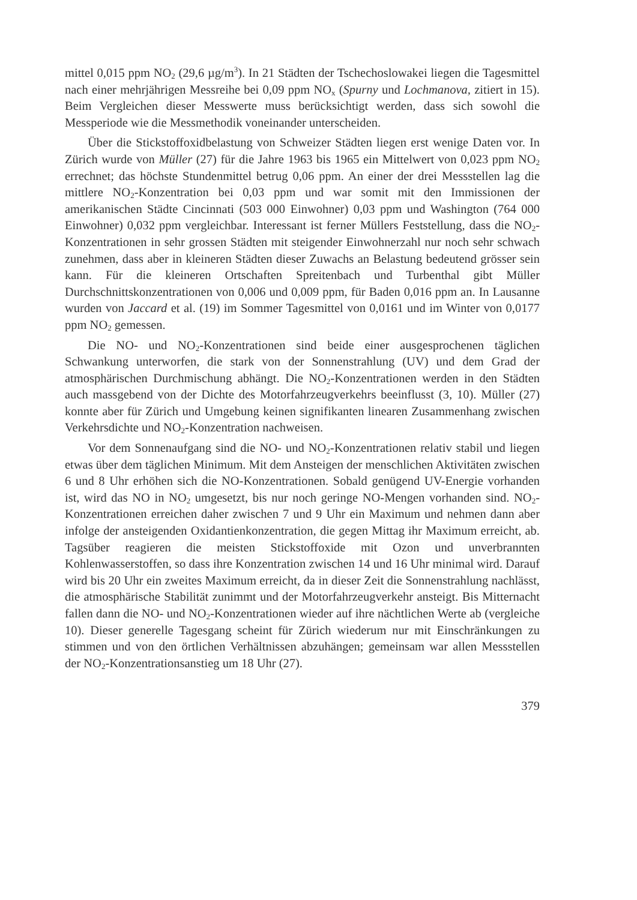mittel 0,015 ppm NO<sub>2</sub> (29,6 µg/m<sup>3</sup>). In 21 Städten der Tschechoslowakei liegen die Tagesmittel nach einer mehrjährigen Messreihe bei 0,09 ppm NO<sub>x</sub> (Spurny und Lochmanova, zitiert in 15). Beim Vergleichen dieser Messwerte muss berücksichtigt werden, dass sich sowohl die Messperiode wie die Messmethodik voneinander unterscheiden.
Über die Stickstoffoxidbelastung von Schweizer Städten liegen erst wenige Daten vor. In Zürich wurde von Müller (27) für die Jahre 1963 bis 1965 ein Mittelwert von 0,023 ppm NO<sub>2</sub> errechnet; das höchste Stundenmittel betrug 0,06 ppm. An einer der drei Messstellen lag die mittlere NO<sub>2</sub>-Konzentration bei 0,03 ppm und war somit mit den Immissionen der amerikanischen Städte Cincinnati (503 000 Einwohner) 0,03 ppm und Washington (764 000 Einwohner) 0,032 ppm vergleichbar. Interessant ist ferner Müllers Feststellung, dass die NO<sub>2</sub>-Konzentrationen in sehr grossen Städten mit steigender Einwohnerzahl nur noch sehr schwach zunehmen, dass aber in kleineren Städten dieser Zuwachs an Belastung bedeutend grösser sein kann. Für die kleineren Ortschaften Spreitenbach und Turbenthal gibt Müller Durchschnittskonzentrationen von 0,006 und 0,009 ppm, für Baden 0,016 ppm an. In Lausanne wurden von Jaccard et al. (19) im Sommer Tagesmittel von 0,0161 und im Winter von 0,0177 ppm NO<sub>2</sub> gemessen.
Die NO- und NO<sub>2</sub>-Konzentrationen sind beide einer ausgesprochenen täglichen Schwankung unterworfen, die stark von der Sonnenstrahlung (UV) und dem Grad der atmosphärischen Durchmischung abhängt. Die NO<sub>2</sub>-Konzentrationen werden in den Städten auch massgebend von der Dichte des Motorfahrzeugverkehrs beeinflusst (3, 10). Müller (27) konnte aber für Zürich und Umgebung keinen signifikanten linearen Zusammenhang zwischen Verkehrsdichte und NO<sub>2</sub>-Konzentration nachweisen.
Vor dem Sonnenaufgang sind die NO- und NO<sub>2</sub>-Konzentrationen relativ stabil und liegen etwas über dem täglichen Minimum. Mit dem Ansteigen der menschlichen Aktivitäten zwischen 6 und 8 Uhr erhöhen sich die NO-Konzentrationen. Sobald genügend UV-Energie vorhanden ist, wird das NO in NO<sub>2</sub> umgesetzt, bis nur noch geringe NO-Mengen vorhanden sind. NO<sub>2</sub>-Konzentrationen erreichen daher zwischen 7 und 9 Uhr ein Maximum und nehmen dann aber infolge der ansteigenden Oxidantienkonzentration, die gegen Mittag ihr Maximum erreicht, ab. Tagsüber reagieren die meisten Stickstoffoxide mit Ozon und unverbrannten Kohlenwasserstoffen, so dass ihre Konzentration zwischen 14 und 16 Uhr minimal wird. Darauf wird bis 20 Uhr ein zweites Maximum erreicht, da in dieser Zeit die Sonnenstrahlung nachlässt, die atmosphärische Stabilität zunimmt und der Motorfahrzeugverkehr ansteigt. Bis Mitternacht fallen dann die NO- und NO<sub>2</sub>-Konzentrationen wieder auf ihre nächtlichen Werte ab (vergleiche 10). Dieser generelle Tagesgang scheint für Zürich wiederum nur mit Einschränkungen zu stimmen und von den örtlichen Verhältnissen abzuhängen; gemeinsam war allen Messstellen der NO<sub>2</sub>-Konzentrationsanstieg um 18 Uhr (27).
379